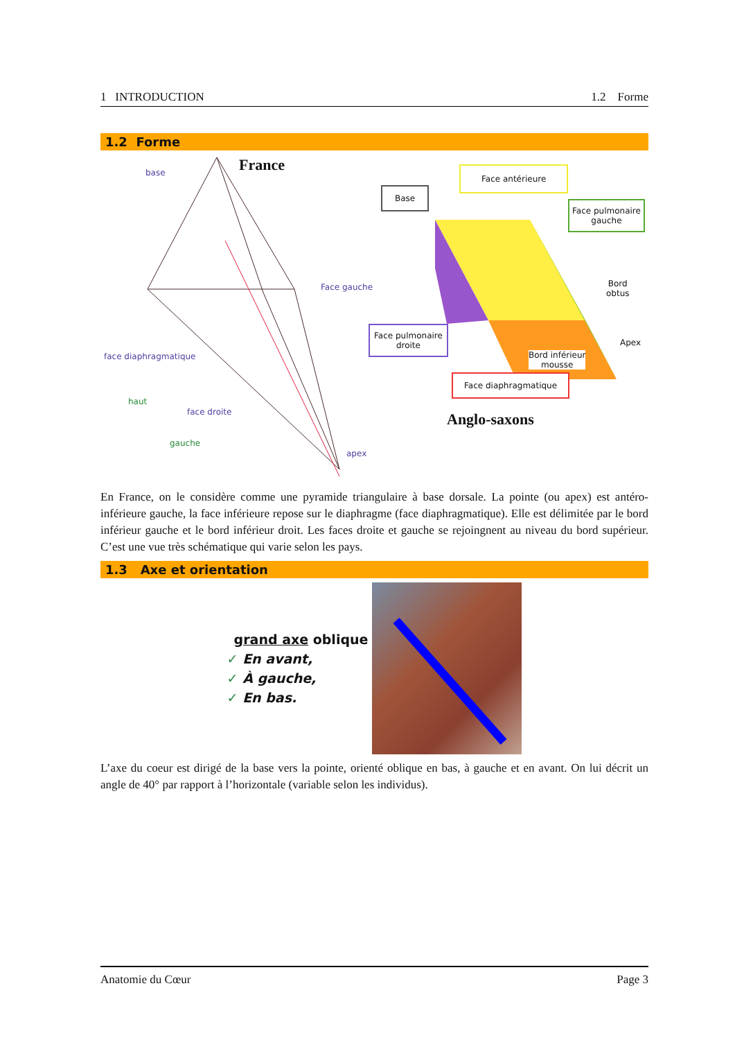1 INTRODUCTION 1.2 Forme
1.2 Forme
France
base
Face gauche
face diaphragmatique
haut
face droite
gauche
apex
Face antérieure
Base
Face pulmonaire
gauche
Bord
obtus
Face pulmonaire
droite
Apex
Bord inférieur
mousse
Face diaphragmatique
Anglo-saxons
En France, on le considère comme une pyramide triangulaire à base dorsale. La pointe (ou apex) est antéro-inférieure gauche, la face inférieure repose sur le diaphragme (face diaphragmatique). Elle est délimitée par le bord inférieur gauche et le bord inférieur droit. Les faces droite et gauche se rejoingnent au niveau du bord supérieur. C’est une vue très schématique qui varie selon les pays.
1.3 Axe et orientation
grand axe oblique
✓ En avant,
✓ À gauche,
✓ En bas.
L’axe du coeur est dirigé de la base vers la pointe, orienté oblique en bas, à gauche et en avant. On lui décrit un angle de 40° par rapport à l’horizontale (variable selon les individus).
Anatomie du Cœur Page 3